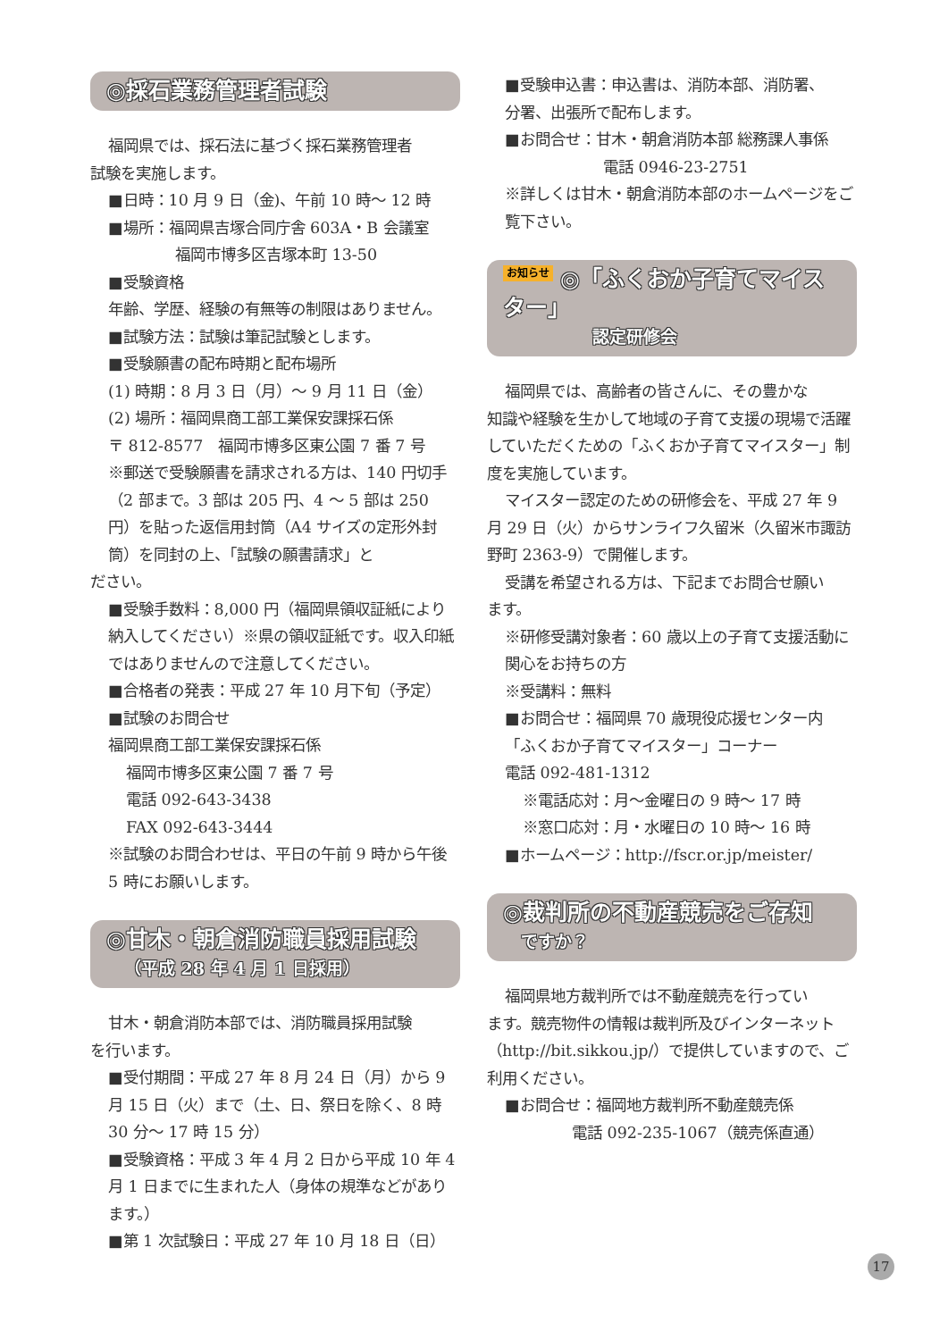◎採石業務管理者試験
福岡県では、採石法に基づく採石業務管理者
試験を実施します。
■日時：10 月 9 日（金)、午前 10 時～ 12 時
■場所：福岡県吉塚合同庁舎 603A・B 会議室
福岡市博多区吉塚本町 13-50
■受験資格
年齢、学歴、経験の有無等の制限はありません。
■試験方法：試験は筆記試験とします。
■受験願書の配布時期と配布場所
(1) 時期：8 月 3 日（月）～ 9 月 11 日（金）
(2) 場所：福岡県商工部工業保安課採石係
〒 812-8577　福岡市博多区東公園 7 番 7 号
※郵送で受験願書を請求される方は、140 円切手（2 部まで。3 部は 205 円、4 ～ 5 部は 250 円）を貼った返信用封筒（A4 サイズの定形外封筒）を同封の上、「試験の願書請求」と
ださい。
■受験手数料：8,000 円（福岡県領収証紙により納入してください）※県の領収証紙です。収入印紙ではありませんので注意してください。
■合格者の発表：平成 27 年 10 月下旬（予定）
■試験のお問合せ
福岡県商工部工業保安課採石係
福岡市博多区東公園 7 番 7 号
電話 092-643-3438
FAX 092-643-3444
※試験のお問合わせは、平日の午前 9 時から午後 5 時にお願いします。
◎甘木・朝倉消防職員採用試験
（平成 28 年 4 月 1 日採用）
甘木・朝倉消防本部では、消防職員採用試験
を行います。
■受付期間：平成 27 年 8 月 24 日（月）から 9 月 15 日（火）まで（土、日、祭日を除く、8 時 30 分～ 17 時 15 分）
■受験資格：平成 3 年 4 月 2 日から平成 10 年 4 月 1 日までに生まれた人（身体の規準などがあります。）
■第 1 次試験日：平成 27 年 10 月 18 日（日）
■受験申込書：申込書は、消防本部、消防署、
分署、出張所で配布します。
■お問合せ：甘木・朝倉消防本部 総務課人事係
電話 0946-23-2751
※詳しくは甘木・朝倉消防本部のホームページをご覧下さい。
お知らせ ◎「ふくおか子育てマイスター」
認定研修会
福岡県では、高齢者の皆さんに、その豊かな
知識や経験を生かして地域の子育て支援の現場で活躍していただくための「ふくおか子育てマイスター」制度を実施しています。
マイスター認定のための研修会を、平成 27 年 9
月 29 日（火）からサンライフ久留米（久留米市諏訪野町 2363-9）で開催します。
受講を希望される方は、下記までお問合せ願い
ます。
※研修受講対象者：60 歳以上の子育て支援活動に関心をお持ちの方
※受講料：無料
■お問合せ：福岡県 70 歳現役応援センター内
「ふくおか子育てマイスター」コーナー
電話 092-481-1312
※電話応対：月～金曜日の 9 時～ 17 時
※窓口応対：月・水曜日の 10 時～ 16 時
■ホームページ：http://fscr.or.jp/meister/
◎裁判所の不動産競売をご存知
ですか？
福岡県地方裁判所では不動産競売を行ってい
ます。競売物件の情報は裁判所及びインターネット（http://bit.sikkou.jp/）で提供していますので、ご利用ください。
■お問合せ：福岡地方裁判所不動産競売係
電話 092-235-1067（競売係直通）
17